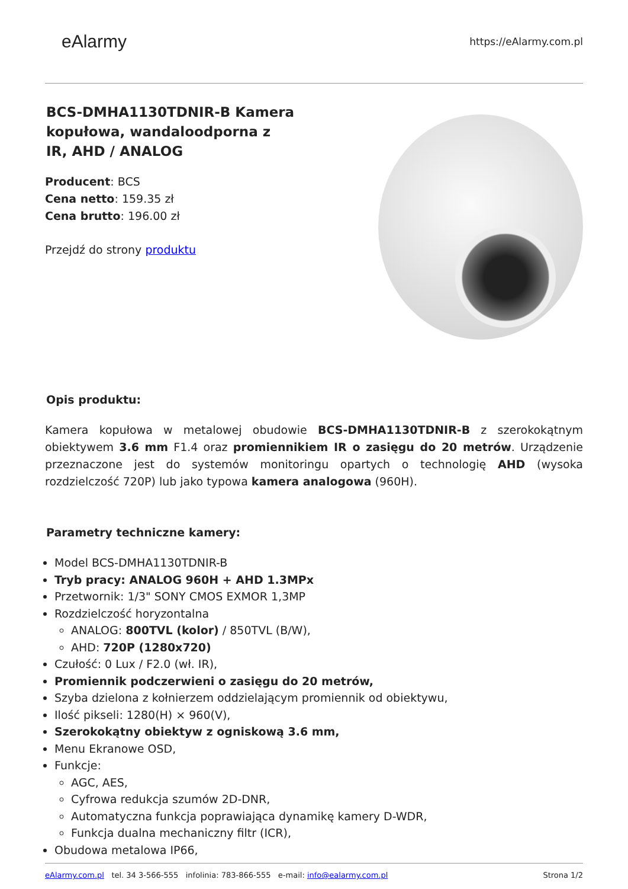eAlarmy
https://eAlarmy.com.pl
BCS-DMHA1130TDNIR-B Kamera kopułowa, wandaloodporna z IR, AHD / ANALOG
Producent: BCS
Cena netto: 159.35 zł
Cena brutto: 196.00 zł
Przejdź do strony produktu
Opis produktu:
Kamera kopułowa w metalowej obudowie BCS-DMHA1130TDNIR-B z szerokokątnym obiektywem 3.6 mm F1.4 oraz promiennikiem IR o zasięgu do 20 metrów. Urządzenie przeznaczone jest do systemów monitoringu opartych o technologię AHD (wysoka rozdzielczość 720P) lub jako typowa kamera analogowa (960H).
Parametry techniczne kamery:
Model BCS-DMHA1130TDNIR-B
Tryb pracy: ANALOG 960H + AHD 1.3MPx
Przetwornik: 1/3" SONY CMOS EXMOR 1,3MP
Rozdzielczość horyzontalna
ANALOG: 800TVL (kolor) / 850TVL (B/W),
AHD: 720P (1280x720)
Czułość: 0 Lux / F2.0 (wł. IR),
Promiennik podczerwieni o zasięgu do 20 metrów,
Szyba dzielona z kołnierzem oddzielającym promiennik od obiektywu,
Ilość pikseli: 1280(H) × 960(V),
Szerokokątny obiektyw z ogniskową 3.6 mm,
Menu Ekranowe OSD,
Funkcje:
AGC, AES,
Cyfrowa redukcja szumów 2D-DNR,
Automatyczna funkcja poprawiająca dynamikę kamery D-WDR,
Funkcja dualna mechaniczny filtr (ICR),
Obudowa metalowa IP66,
eAlarmy.com.pl tel. 34 3-566-555 infolinia: 783-866-555 e-mail: info@ealarmy.com.pl
Strona 1/2